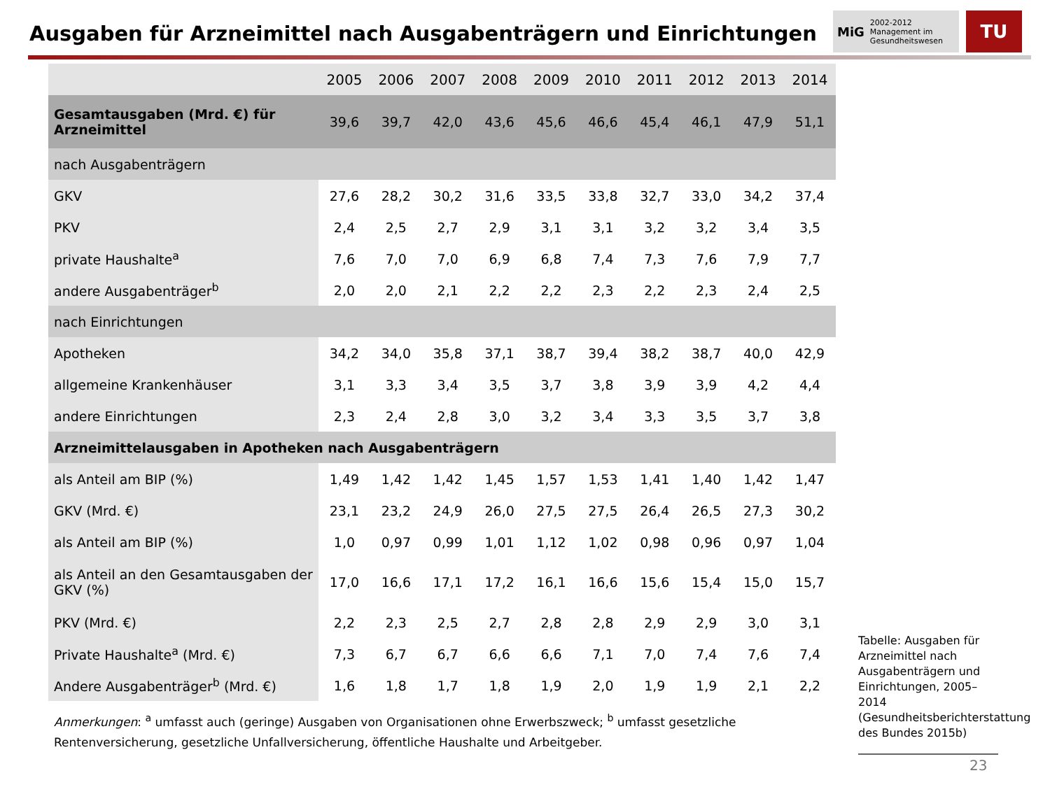Ausgaben für Arzneimittel nach Ausgabenträgern und Einrichtungen
MiG 2002-2012
Management im Gesundheitswesen
TU
| | 2005 | 2006 | 2007 | 2008 | 2009 | 2010 | 2011 | 2012 | 2013 | 2014 |
| --- | --- | --- | --- | --- | --- | --- | --- | --- | --- | --- |
| Gesamtausgaben (Mrd. €) für Arzneimittel | 39,6 | 39,7 | 42,0 | 43,6 | 45,6 | 46,6 | 45,4 | 46,1 | 47,9 | 51,1 |
| nach Ausgabenträgern | | | | | | | | | | |
| GKV | 27,6 | 28,2 | 30,2 | 31,6 | 33,5 | 33,8 | 32,7 | 33,0 | 34,2 | 37,4 |
| PKV | 2,4 | 2,5 | 2,7 | 2,9 | 3,1 | 3,1 | 3,2 | 3,2 | 3,4 | 3,5 |
| private Haushalte<sup>a</sup> | 7,6 | 7,0 | 7,0 | 6,9 | 6,8 | 7,4 | 7,3 | 7,6 | 7,9 | 7,7 |
| andere Ausgabenträger<sup>b</sup> | 2,0 | 2,0 | 2,1 | 2,2 | 2,2 | 2,3 | 2,2 | 2,3 | 2,4 | 2,5 |
| nach Einrichtungen | | | | | | | | | | |
| Apotheken | 34,2 | 34,0 | 35,8 | 37,1 | 38,7 | 39,4 | 38,2 | 38,7 | 40,0 | 42,9 |
| allgemeine Krankenhäuser | 3,1 | 3,3 | 3,4 | 3,5 | 3,7 | 3,8 | 3,9 | 3,9 | 4,2 | 4,4 |
| andere Einrichtungen | 2,3 | 2,4 | 2,8 | 3,0 | 3,2 | 3,4 | 3,3 | 3,5 | 3,7 | 3,8 |
| Arzneimittelausgaben in Apotheken nach Ausgabenträgern | | | | | | | | | | |
| als Anteil am BIP (%) | 1,49 | 1,42 | 1,42 | 1,45 | 1,57 | 1,53 | 1,41 | 1,40 | 1,42 | 1,47 |
| GKV (Mrd. €) | 23,1 | 23,2 | 24,9 | 26,0 | 27,5 | 27,5 | 26,4 | 26,5 | 27,3 | 30,2 |
| als Anteil am BIP (%) | 1,0 | 0,97 | 0,99 | 1,01 | 1,12 | 1,02 | 0,98 | 0,96 | 0,97 | 1,04 |
| als Anteil an den Gesamtausgaben der GKV (%) | 17,0 | 16,6 | 17,1 | 17,2 | 16,1 | 16,6 | 15,6 | 15,4 | 15,0 | 15,7 |
| PKV (Mrd. €) | 2,2 | 2,3 | 2,5 | 2,7 | 2,8 | 2,8 | 2,9 | 2,9 | 3,0 | 3,1 |
| Private Haushalte<sup>a</sup> (Mrd. €) | 7,3 | 6,7 | 6,7 | 6,6 | 6,6 | 7,1 | 7,0 | 7,4 | 7,6 | 7,4 |
| Andere Ausgabenträger<sup>b</sup> (Mrd. €) | 1,6 | 1,8 | 1,7 | 1,8 | 1,9 | 2,0 | 1,9 | 1,9 | 2,1 | 2,2 |
Anmerkungen: <sup>a</sup> umfasst auch (geringe) Ausgaben von Organisationen ohne Erwerbszweck; <sup>b</sup> umfasst gesetzliche Rentenversicherung, gesetzliche Unfallversicherung, öffentliche Haushalte und Arbeitgeber.
Tabelle: Ausgaben für Arzneimittel nach Ausgabenträgern und Einrichtungen, 2005–2014 (Gesundheitsberichterstattung des Bundes 2015b)
23